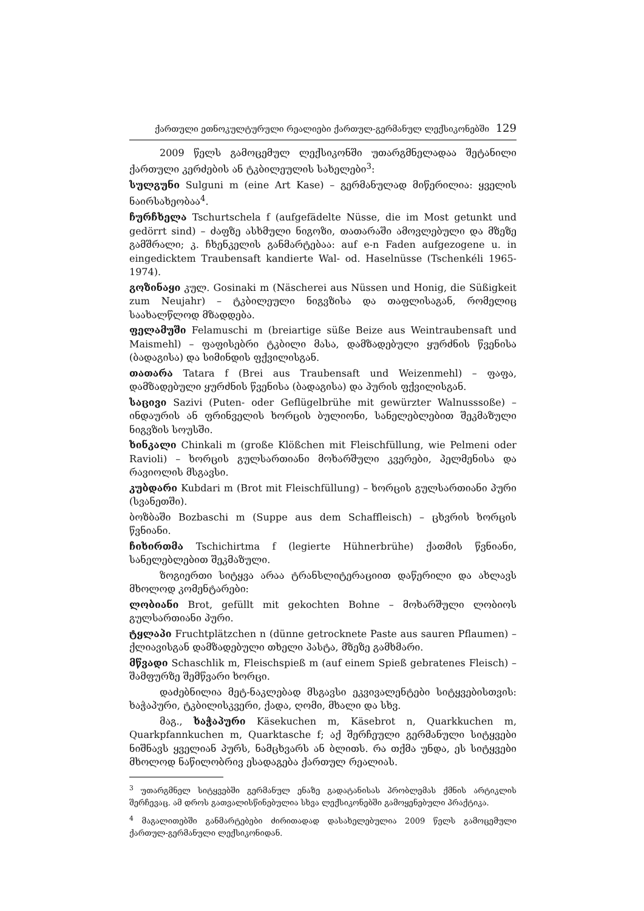ქართული ეთნოკულტურული რეალიები ქართულ-გერმანულ ლექსიკონებში 129
2009 წელს გამოცემულ ლექსიკონში უთარგმნელადაა შეტანილი ქართული კერძების ან ტკბილეულის სახელები<sup>3</sup>:
სულგუნი Sulguni m (eine Art Kase) – გერმანულად მიწერილია: ყველის ნაირსახეობაა<sup>4</sup>.
ჩურჩხელა Tschurtschela f (aufgefädelte Nüsse, die im Most getunkt und gedörrt sind) – ძაფზე ასხმული ნიგოზი, თათარაში ამოვლებული და მზეზე გამშრალი; კ. ჩხენკელის განმარტებაა: auf e-n Faden aufgezogene u. in eingedicktem Traubensaft kandierte Wal- od. Haselnüsse (Tschenkéli 1965-1974).
გოზინაყი კულ. Gosinaki m (Näscherei aus Nüssen und Honig, die Süßigkeit zum Neujahr) – ტკბილეული ნიგვზისა და თაფლისაგან, რომელიც საახალწლოდ მზადდება.
ფელამუში Felamuschi m (breiartige süße Beize aus Weintraubensaft und Maismehl) – ფაფისებრი ტკბილი მასა, დამზადებული ყურძნის წვენისა (ბადაგისა) და სიმინდის ფქვილისგან.
თათარა Tatara f (Brei aus Traubensaft und Weizenmehl) – ფაფა, დამზადებული ყურძნის წვენისა (ბადაგისა) და პურის ფქვილისგან.
საცივი Sazivi (Puten- oder Geflügelbrühe mit gewürzter Walnusssoße) – ინდაურის ან ფრინველის ხორცის ბულიონი, სანელებლებით შეკმაზული ნიგვზის სოუსში.
ხინკალი Chinkali m (große Klößchen mit Fleischfüllung, wie Pelmeni oder Ravioli) – ხორცის გულსართიანი მოხარშული კვერები, პელმენისა და რავიოლის მსგავსი.
კუბდარი Kubdari m (Brot mit Fleischfüllung) – ხორცის გულსართიანი პური (სვანეთში).
ბოზბაში Bozbaschi m (Suppe aus dem Schaffleisch) – ცხვრის ხორცის წვნიანი.
ჩიხირთმა Tschichirtma f (legierte Hühnerbrühe) ქათმის წვნიანი, სანელებლებით შეკმაზული.
ზოგიერთი სიტყვა არაა ტრანსლიტერაციით დაწერილი და ახლავს მხოლოდ კომენტარები:
ლობიანი Brot, gefüllt mit gekochten Bohne – მოხარშული ლობიოს გულსართიანი პური.
ტყლაპი Fruchtplätzchen n (dünne getrocknete Paste aus sauren Pflaumen) – ქლიავისგან დამზადებული თხელი პასტა, მზეზე გამხმარი.
მწვადი Schaschlik m, Fleischspieß m (auf einem Spieß gebratenes Fleisch) – შამფურზე შემწვარი ხორცი.
დაძებნილია მეტ-ნაკლებად მსგავსი ეკვივალენტები სიტყვებისთვის: ხაჭაპური, ტკბილისკვერი, ქადა, ღომი, მხალი და სხვ.
მაგ., ხაჭაპური Käsekuchen m, Käsebrot n, Quarkkuchen m, Quarkpfannkuchen m, Quarktasche f; აქ შერჩეული გერმანული სიტყვები ნიშნავს ყველიან პურს, ნამცხვარს ან ბლითს. რა თქმა უნდა, ეს სიტყვები მხოლოდ ნაწილობრივ ესადაგება ქართულ რეალიას.
<sup>3</sup> უთარგმნელ სიტყვებში გერმანულ ენაზე გადატანისას პრობლემას ქმნის არტიკლის შერჩევაც. ამ დროს გათვალისწინებულია სხვა ლექსიკონებში გამოყენებული პრაქტიკა.
<sup>4</sup> მაგალითებში განმარტებები ძირითადად დასახელებულია 2009 წელს გამოცემული ქართულ-გერმანული ლექსიკონიდან.